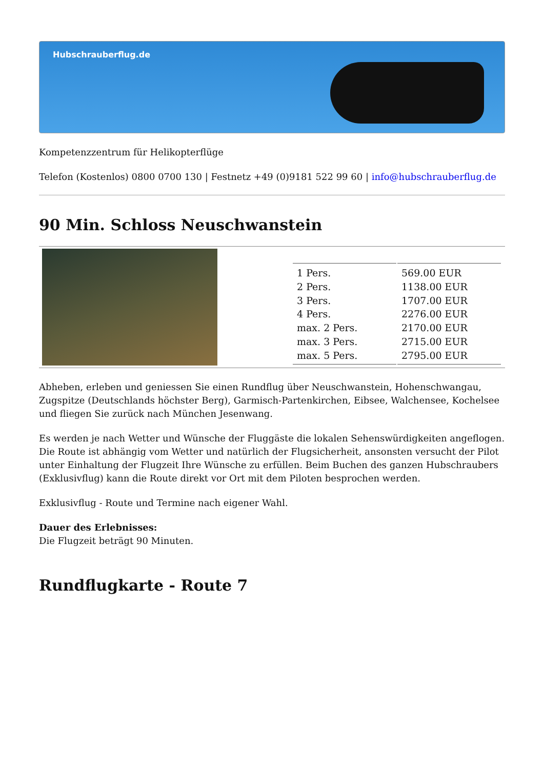Hubschrauberflug.de
Kompetenzzentrum für Helikopterflüge
Telefon (Kostenlos) 0800 0700 130 | Festnetz +49 (0)9181 522 99 60 | info@hubschrauberflug.de
90 Min. Schloss Neuschwanstein
| 1 Pers. | 569.00 EUR |
| 2 Pers. | 1138.00 EUR |
| 3 Pers. | 1707.00 EUR |
| 4 Pers. | 2276.00 EUR |
| max. 2 Pers. | 2170.00 EUR |
| max. 3 Pers. | 2715.00 EUR |
| max. 5 Pers. | 2795.00 EUR |
Abheben, erleben und geniessen Sie einen Rundflug über Neuschwanstein, Hohenschwangau, Zugspitze (Deutschlands höchster Berg), Garmisch-Partenkirchen, Eibsee, Walchensee, Kochelsee und fliegen Sie zurück nach München Jesenwang.
Es werden je nach Wetter und Wünsche der Fluggäste die lokalen Sehenswürdigkeiten angeflogen. Die Route ist abhängig vom Wetter und natürlich der Flugsicherheit, ansonsten versucht der Pilot unter Einhaltung der Flugzeit Ihre Wünsche zu erfüllen. Beim Buchen des ganzen Hubschraubers (Exklusivflug) kann die Route direkt vor Ort mit dem Piloten besprochen werden.
Exklusivflug - Route und Termine nach eigener Wahl.
Dauer des Erlebnisses:
Die Flugzeit beträgt 90 Minuten.
Rundflugkarte - Route 7